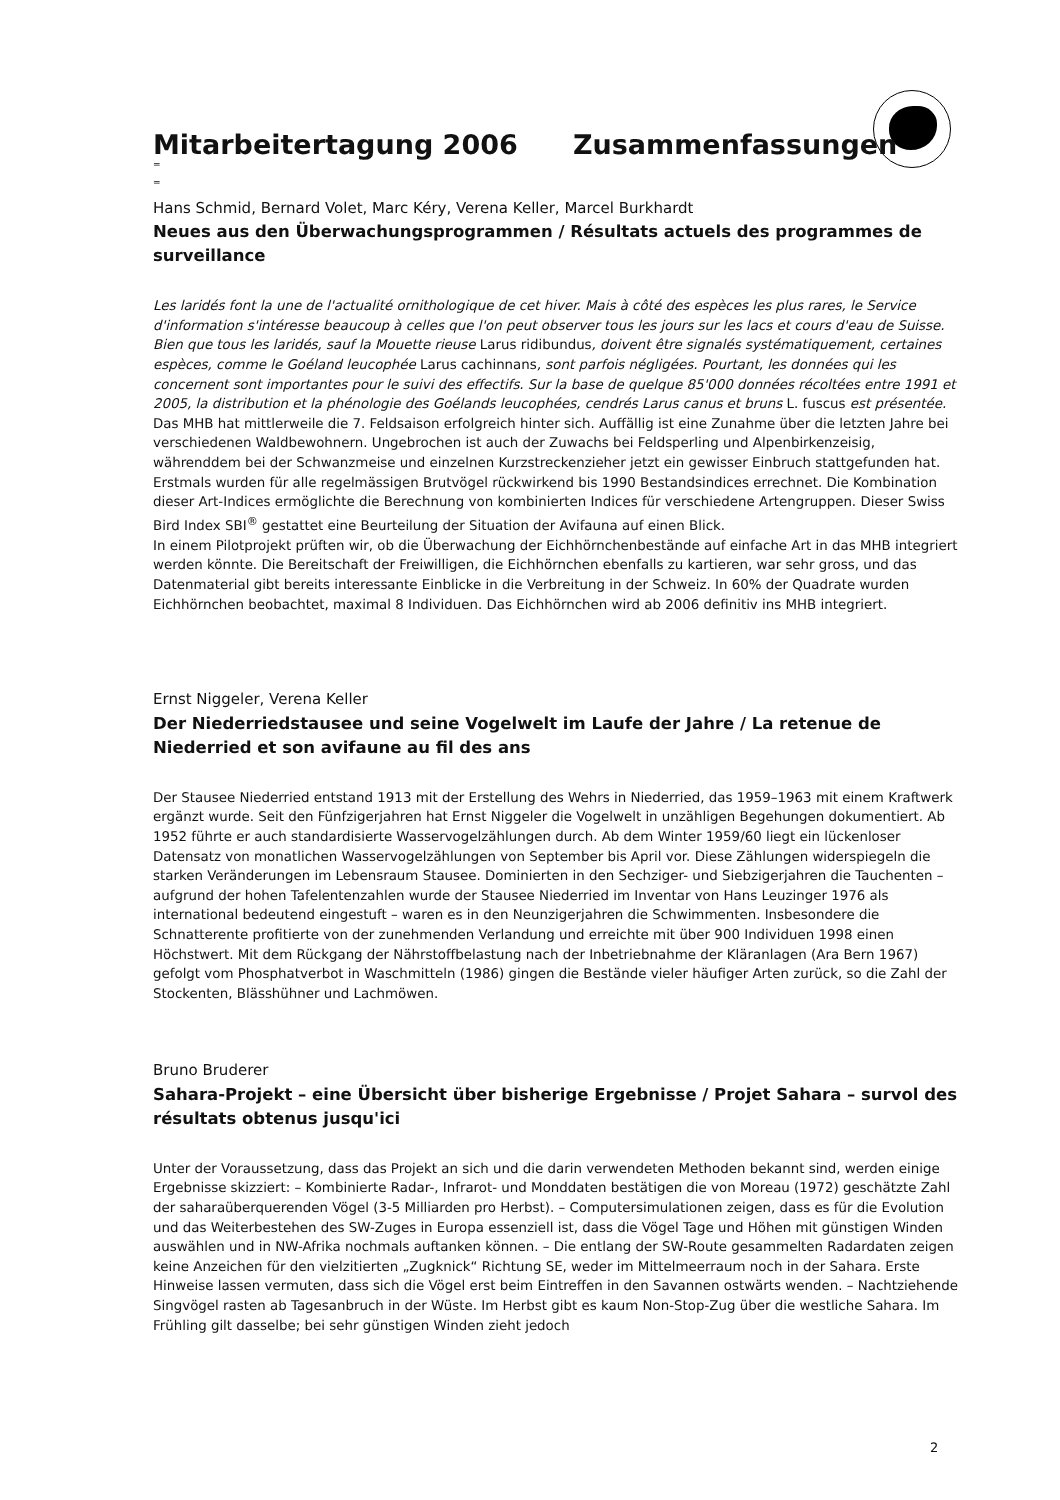Mitarbeitertagung 2006 Zusammenfassungen
=
=
Hans Schmid, Bernard Volet, Marc Kéry, Verena Keller, Marcel Burkhardt
Neues aus den Überwachungsprogrammen / Résultats actuels des programmes de surveillance
Les laridés font la une de l'actualité ornithologique de cet hiver. Mais à côté des espèces les plus rares, le Service d'information s'intéresse beaucoup à celles que l'on peut observer tous les jours sur les lacs et cours d'eau de Suisse. Bien que tous les laridés, sauf la Mouette rieuse Larus ridibundus, doivent être signalés systématiquement, certaines espèces, comme le Goéland leucophée Larus cachinnans, sont parfois négligées. Pourtant, les données qui les concernent sont importantes pour le suivi des effectifs. Sur la base de quelque 85'000 données récoltées entre 1991 et 2005, la distribution et la phénologie des Goélands leucophées, cendrés Larus canus et bruns L. fuscus est présentée.
Das MHB hat mittlerweile die 7. Feldsaison erfolgreich hinter sich. Auffällig ist eine Zunahme über die letzten Jahre bei verschiedenen Waldbewohnern. Ungebrochen ist auch der Zuwachs bei Feldsperling und Alpenbirkenzeisig, währenddem bei der Schwanzmeise und einzelnen Kurzstreckenzieher jetzt ein gewisser Einbruch stattgefunden hat.
Erstmals wurden für alle regelmässigen Brutvögel rückwirkend bis 1990 Bestandsindices errechnet. Die Kombination dieser Art-Indices ermöglichte die Berechnung von kombinierten Indices für verschiedene Artengruppen. Dieser Swiss Bird Index SBI<sup>®</sup> gestattet eine Beurteilung der Situation der Avifauna auf einen Blick.
In einem Pilotprojekt prüften wir, ob die Überwachung der Eichhörnchenbestände auf einfache Art in das MHB integriert werden könnte. Die Bereitschaft der Freiwilligen, die Eichhörnchen ebenfalls zu kartieren, war sehr gross, und das Datenmaterial gibt bereits interessante Einblicke in die Verbreitung in der Schweiz. In 60% der Quadrate wurden Eichhörnchen beobachtet, maximal 8 Individuen. Das Eichhörnchen wird ab 2006 definitiv ins MHB integriert.
Ernst Niggeler, Verena Keller
Der Niederriedstausee und seine Vogelwelt im Laufe der Jahre / La retenue de Niederried et son avifaune au fil des ans
Der Stausee Niederried entstand 1913 mit der Erstellung des Wehrs in Niederried, das 1959–1963 mit einem Kraftwerk ergänzt wurde. Seit den Fünfzigerjahren hat Ernst Niggeler die Vogelwelt in unzähligen Begehungen dokumentiert. Ab 1952 führte er auch standardisierte Wasservogelzählungen durch. Ab dem Winter 1959/60 liegt ein lückenloser Datensatz von monatlichen Wasservogelzählungen von September bis April vor. Diese Zählungen widerspiegeln die starken Veränderungen im Lebensraum Stausee. Dominierten in den Sechziger- und Siebzigerjahren die Tauchenten – aufgrund der hohen Tafelentenzahlen wurde der Stausee Niederried im Inventar von Hans Leuzinger 1976 als international bedeutend eingestuft – waren es in den Neunzigerjahren die Schwimmenten. Insbesondere die Schnatterente profitierte von der zunehmenden Verlandung und erreichte mit über 900 Individuen 1998 einen Höchstwert. Mit dem Rückgang der Nährstoffbelastung nach der Inbetriebnahme der Kläranlagen (Ara Bern 1967) gefolgt vom Phosphatverbot in Waschmitteln (1986) gingen die Bestände vieler häufiger Arten zurück, so die Zahl der Stockenten, Blässhühner und Lachmöwen.
Bruno Bruderer
Sahara-Projekt – eine Übersicht über bisherige Ergebnisse / Projet Sahara – survol des résultats obtenus jusqu'ici
Unter der Voraussetzung, dass das Projekt an sich und die darin verwendeten Methoden bekannt sind, werden einige Ergebnisse skizziert: – Kombinierte Radar-, Infrarot- und Monddaten bestätigen die von Moreau (1972) geschätzte Zahl der saharaüberquerenden Vögel (3-5 Milliarden pro Herbst). – Computersimulationen zeigen, dass es für die Evolution und das Weiterbestehen des SW-Zuges in Europa essenziell ist, dass die Vögel Tage und Höhen mit günstigen Winden auswählen und in NW-Afrika nochmals auftanken können. – Die entlang der SW-Route gesammelten Radardaten zeigen keine Anzeichen für den vielzitierten „Zugknick“ Richtung SE, weder im Mittelmeerraum noch in der Sahara. Erste Hinweise lassen vermuten, dass sich die Vögel erst beim Eintreffen in den Savannen ostwärts wenden. – Nachtziehende Singvögel rasten ab Tagesanbruch in der Wüste. Im Herbst gibt es kaum Non-Stop-Zug über die westliche Sahara. Im Frühling gilt dasselbe; bei sehr günstigen Winden zieht jedoch
2